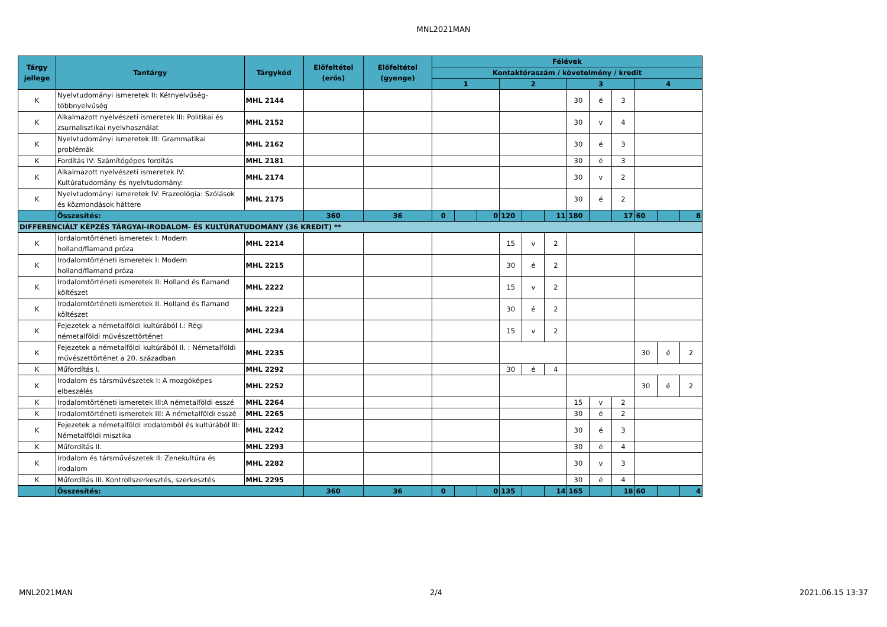MNL2021MAN
| Tárgy jellege | Tantárgy | Tárgykód | Előfeltétel (erős) | Előfeltétel (gyenge) | Félévek | | | | | | | | | | | |
| --- | --- | --- | --- | --- | --- | --- | --- | --- | --- | --- | --- | --- | --- | --- | --- | --- |
| | | | | | Kontaktóraszám / követelmény / kredit | | | | | | | | | | | |
| | | | | | 1 | | | 2 | | | 3 | | | 4 | | |
| K | Nyelvtudományi ismeretek II: Kétnyelvűség-többnyelvűség | MHL 2144 | | | | | | | | | 30 | é | 3 | | | |
| K | Alkalmazott nyelvészeti ismeretek III: Politikai és zsurnalisztikai nyelvhasználat | MHL 2152 | | | | | | | | | 30 | v | 4 | | | |
| K | Nyelvtudományi ismeretek III: Grammatikai problémák | MHL 2162 | | | | | | | | | 30 | é | 3 | | | |
| K | Fordítás IV: Számítógépes fordítás | MHL 2181 | | | | | | | | | 30 | é | 3 | | | |
| K | Alkalmazott nyelvészeti ismeretek IV: Kultúratudomány és nyelvtudomány: | MHL 2174 | | | | | | | | | 30 | v | 2 | | | |
| K | Nyelvtudományi ismeretek IV: Frazeológia: Szólások és közmondások háttere | MHL 2175 | | | | | | | | | 30 | é | 2 | | | |
| | Összesítés: | | 360 | 36 | 0 | | 0 | 120 | | 11 | 180 | | 17 | 60 | | 8 |
| DIFFERENCIÁLT KÉPZÉS TÁRGYAI-IRODALOM- ÉS KULTÚRATUDOMÁNY (36 KREDIT) ** | | | | | | | | | | | | | | | | |
| K | Iordalomtörténeti ismeretek I: Modern holland/flamand próza | MHL 2214 | | | | | | 15 | v | 2 | | | | | | |
| K | Irodalomtörténeti ismeretek I: Modern holland/flamand próza | MHL 2215 | | | | | | 30 | é | 2 | | | | | | |
| K | Irodalomtörténeti ismeretek II: Holland és flamand költészet | MHL 2222 | | | | | | 15 | v | 2 | | | | | | |
| K | Irodalomtörténeti ismeretek II. Holland és flamand költészet | MHL 2223 | | | | | | 30 | é | 2 | | | | | | |
| K | Fejezetek a németalföldi kultúrából I.: Régi németalföldi művészettörténet | MHL 2234 | | | | | | 15 | v | 2 | | | | | | |
| K | Fejezetek a németalföldi kultúrából II. : Németalföldi művészettörténet a 20. században | MHL 2235 | | | | | | | | | | | | 30 | é | 2 |
| K | Műfordítás I. | MHL 2292 | | | | | | 30 | é | 4 | | | | | | |
| K | Irodalom és társművészetek I: A mozgóképes elbeszélés | MHL 2252 | | | | | | | | | | | | 30 | é | 2 |
| K | Irodalomtörténeti ismeretek III:A németalföldi esszé | MHL 2264 | | | | | | | | | 15 | v | 2 | | | |
| K | Irodalomtörténeti ismeretek III: A németalföldi esszé | MHL 2265 | | | | | | | | | 30 | é | 2 | | | |
| K | Fejezetek a németalföldi irodalomból és kultúrából III: Németalföldi misztika | MHL 2242 | | | | | | | | | 30 | é | 3 | | | |
| K | Műfordítás II. | MHL 2293 | | | | | | | | | 30 | é | 4 | | | |
| K | Irodalom és társművészetek II: Zenekultúra és irodalom | MHL 2282 | | | | | | | | | 30 | v | 3 | | | |
| K | Műfordítás III. Kontrollszerkesztés, szerkesztés | MHL 2295 | | | | | | | | | 30 | é | 4 | | | |
| | Összesítés: | | 360 | 36 | 0 | | 0 | 135 | | 14 | 165 | | 18 | 60 | | 4 |
MNL2021MAN 2/4 2021.06.15 13:37